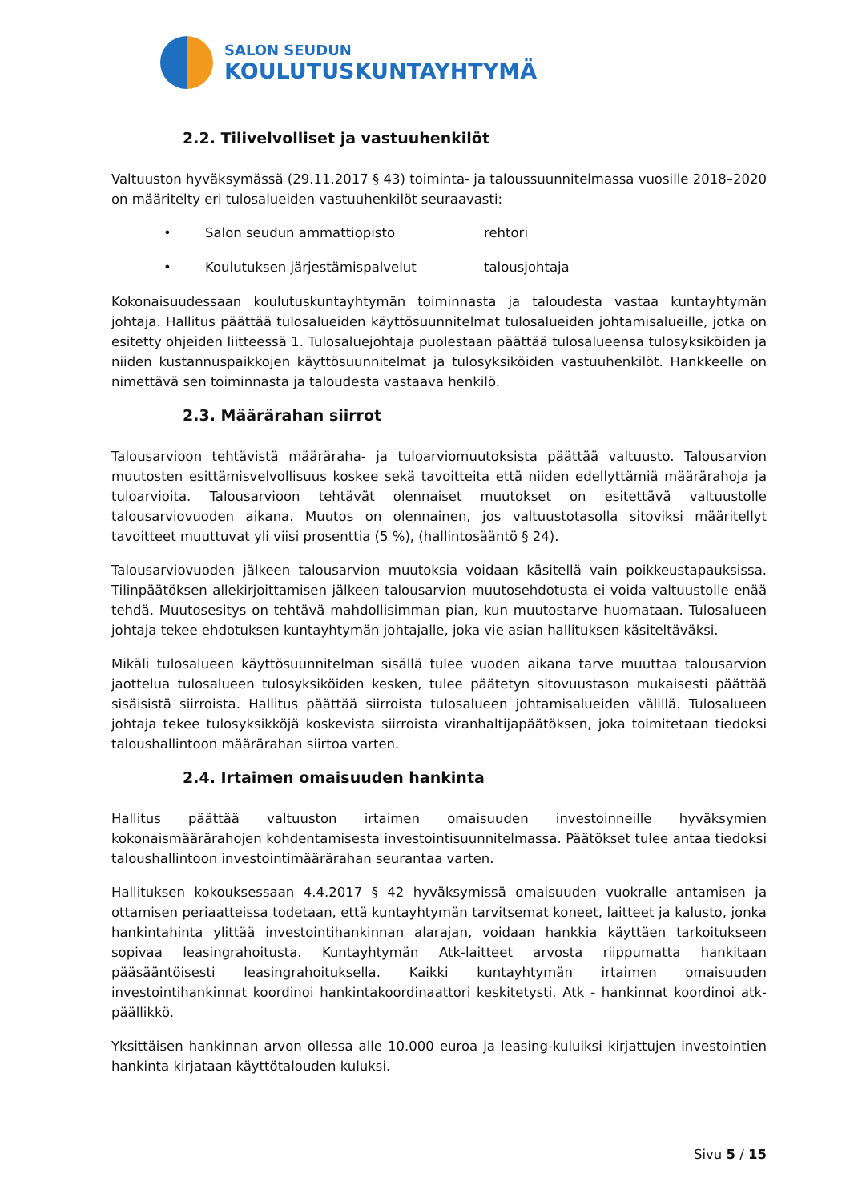SALON SEUDUN
KOULUTUSKUNTAYHTYMÄ
2.2. Tilivelvolliset ja vastuuhenkilöt
Valtuuston hyväksymässä (29.11.2017 § 43) toiminta- ja taloussuunnitelmassa vuosille 2018–2020 on määritelty eri tulosalueiden vastuuhenkilöt seuraavasti:
• Salon seudun ammattiopisto rehtori
• Koulutuksen järjestämispalvelut talousjohtaja
Kokonaisuudessaan koulutuskuntayhtymän toiminnasta ja taloudesta vastaa kuntayhtymän johtaja. Hallitus päättää tulosalueiden käyttösuunnitelmat tulosalueiden johtamisalueille, jotka on esitetty ohjeiden liitteessä 1. Tulosaluejohtaja puolestaan päättää tulosalueensa tulosyksiköiden ja niiden kustannuspaikkojen käyttösuunnitelmat ja tulosyksiköiden vastuuhenkilöt. Hankkeelle on nimettävä sen toiminnasta ja taloudesta vastaava henkilö.
2.3. Määrärahan siirrot
Talousarvioon tehtävistä määräraha- ja tuloarviomuutoksista päättää valtuusto. Talousarvion muutosten esittämisvelvollisuus koskee sekä tavoitteita että niiden edellyttämiä määrärahoja ja tuloarvioita. Talousarvioon tehtävät olennaiset muutokset on esitettävä valtuustolle talousarviovuoden aikana. Muutos on olennainen, jos valtuustotasolla sitoviksi määritellyt tavoitteet muuttuvat yli viisi prosenttia (5 %), (hallintosääntö § 24).
Talousarviovuoden jälkeen talousarvion muutoksia voidaan käsitellä vain poikkeustapauksissa. Tilinpäätöksen allekirjoittamisen jälkeen talousarvion muutosehdotusta ei voida valtuustolle enää tehdä. Muutosesitys on tehtävä mahdollisimman pian, kun muutostarve huomataan. Tulosalueen johtaja tekee ehdotuksen kuntayhtymän johtajalle, joka vie asian hallituksen käsiteltäväksi.
Mikäli tulosalueen käyttösuunnitelman sisällä tulee vuoden aikana tarve muuttaa talousarvion jaottelua tulosalueen tulosyksiköiden kesken, tulee päätetyn sitovuustason mukaisesti päättää sisäisistä siirroista. Hallitus päättää siirroista tulosalueen johtamisalueiden välillä. Tulosalueen johtaja tekee tulosyksikköjä koskevista siirroista viranhaltijapäätöksen, joka toimitetaan tiedoksi taloushallintoon määrärahan siirtoa varten.
2.4. Irtaimen omaisuuden hankinta
Hallitus päättää valtuuston irtaimen omaisuuden investoinneille hyväksymien kokonaismäärärahojen kohdentamisesta investointisuunnitelmassa. Päätökset tulee antaa tiedoksi taloushallintoon investointimäärärahan seurantaa varten.
Hallituksen kokouksessaan 4.4.2017 § 42 hyväksymissä omaisuuden vuokralle antamisen ja ottamisen periaatteissa todetaan, että kuntayhtymän tarvitsemat koneet, laitteet ja kalusto, jonka hankintahinta ylittää investointihankinnan alarajan, voidaan hankkia käyttäen tarkoitukseen sopivaa leasingrahoitusta. Kuntayhtymän Atk-laitteet arvosta riippumatta hankitaan pääsääntöisesti leasingrahoituksella. Kaikki kuntayhtymän irtaimen omaisuuden investointihankinnat koordinoi hankintakoordinaattori keskitetysti. Atk - hankinnat koordinoi atk-päällikkö.
Yksittäisen hankinnan arvon ollessa alle 10.000 euroa ja leasing-kuluiksi kirjattujen investointien hankinta kirjataan käyttötalouden kuluksi.
Sivu 5 / 15